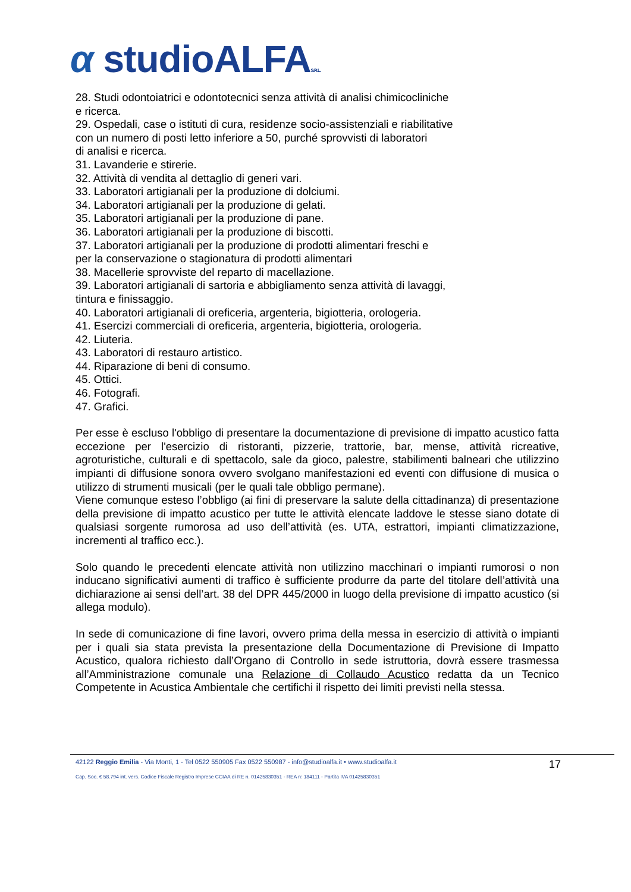α studioALFAS.R.L.
28. Studi odontoiatrici e odontotecnici senza attività di analisi chimicocliniche
e ricerca.
29. Ospedali, case o istituti di cura, residenze socio-assistenziali e riabilitative
con un numero di posti letto inferiore a 50, purché sprovvisti di laboratori
di analisi e ricerca.
31. Lavanderie e stirerie.
32. Attività di vendita al dettaglio di generi vari.
33. Laboratori artigianali per la produzione di dolciumi.
34. Laboratori artigianali per la produzione di gelati.
35. Laboratori artigianali per la produzione di pane.
36. Laboratori artigianali per la produzione di biscotti.
37. Laboratori artigianali per la produzione di prodotti alimentari freschi e
per la conservazione o stagionatura di prodotti alimentari
38. Macellerie sprovviste del reparto di macellazione.
39. Laboratori artigianali di sartoria e abbigliamento senza attività di lavaggi,
tintura e finissaggio.
40. Laboratori artigianali di oreficeria, argenteria, bigiotteria, orologeria.
41. Esercizi commerciali di oreficeria, argenteria, bigiotteria, orologeria.
42. Liuteria.
43. Laboratori di restauro artistico.
44. Riparazione di beni di consumo.
45. Ottici.
46. Fotografi.
47. Grafici.
Per esse è escluso l'obbligo di presentare la documentazione di previsione di impatto acustico fatta eccezione per l'esercizio di ristoranti, pizzerie, trattorie, bar, mense, attività ricreative, agroturistiche, culturali e di spettacolo, sale da gioco, palestre, stabilimenti balneari che utilizzino impianti di diffusione sonora ovvero svolgano manifestazioni ed eventi con diffusione di musica o utilizzo di strumenti musicali (per le quali tale obbligo permane).
Viene comunque esteso l’obbligo (ai fini di preservare la salute della cittadinanza) di presentazione della previsione di impatto acustico per tutte le attività elencate laddove le stesse siano dotate di qualsiasi sorgente rumorosa ad uso dell’attività (es. UTA, estrattori, impianti climatizzazione, incrementi al traffico ecc.).
Solo quando le precedenti elencate attività non utilizzino macchinari o impianti rumorosi o non inducano significativi aumenti di traffico è sufficiente produrre da parte del titolare dell’attività una dichiarazione ai sensi dell’art. 38 del DPR 445/2000 in luogo della previsione di impatto acustico (si allega modulo).
In sede di comunicazione di fine lavori, ovvero prima della messa in esercizio di attività o impianti per i quali sia stata prevista la presentazione della Documentazione di Previsione di Impatto Acustico, qualora richiesto dall’Organo di Controllo in sede istruttoria, dovrà essere trasmessa all’Amministrazione comunale una Relazione di Collaudo Acustico redatta da un Tecnico Competente in Acustica Ambientale che certifichi il rispetto dei limiti previsti nella stessa.
17
42122 Reggio Emilia - Via Monti, 1 - Tel 0522 550905 Fax 0522 550987 - info@studioalfa.it • www.studioalfa.it
Cap. Soc. € 58.794 int. vers. Codice Fiscale Registro Imprese CCIAA di RE n. 01425830351 - REA n: 184111 - Partita IVA 01425830351